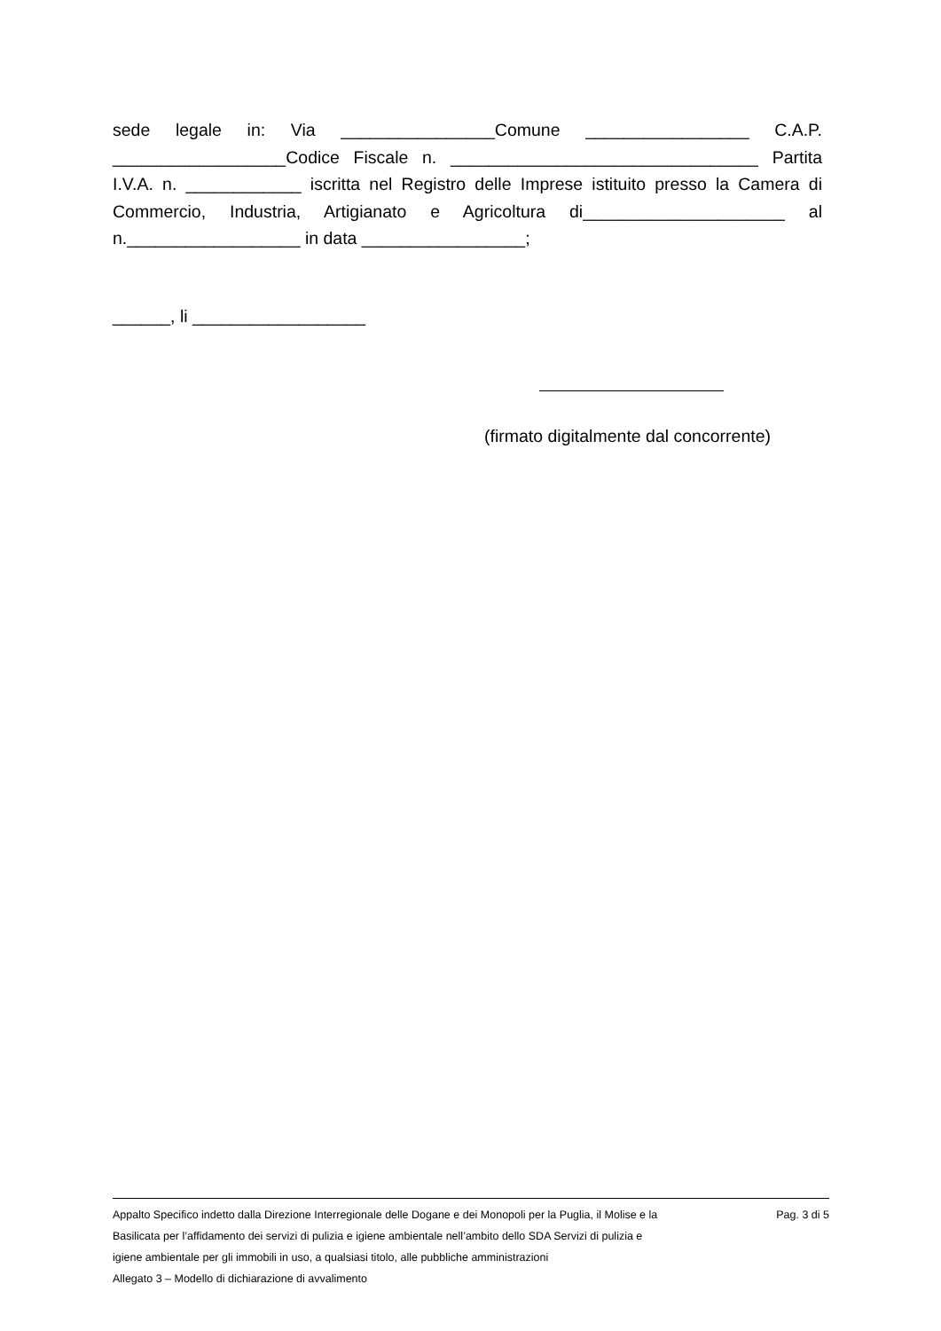sede legale in: Via ________________Comune _________________ C.A.P. __________________Codice Fiscale n. ________________________________ Partita I.V.A. n. ____________ iscritta nel Registro delle Imprese istituito presso la Camera di Commercio, Industria, Artigianato e Agricoltura di_____________________ al n.__________________ in data _________________;
______, li __________________
(firmato digitalmente dal concorrente)
Appalto Specifico indetto dalla Direzione Interregionale delle Dogane e dei Monopoli per la Puglia, il Molise e la Basilicata per l’affidamento dei servizi di pulizia e igiene ambientale nell’ambito dello SDA Servizi di pulizia e igiene ambientale per gli immobili in uso, a qualsiasi titolo, alle pubbliche amministrazioni
Allegato 3 – Modello di dichiarazione di avvalimento
Pag. 3 di 5